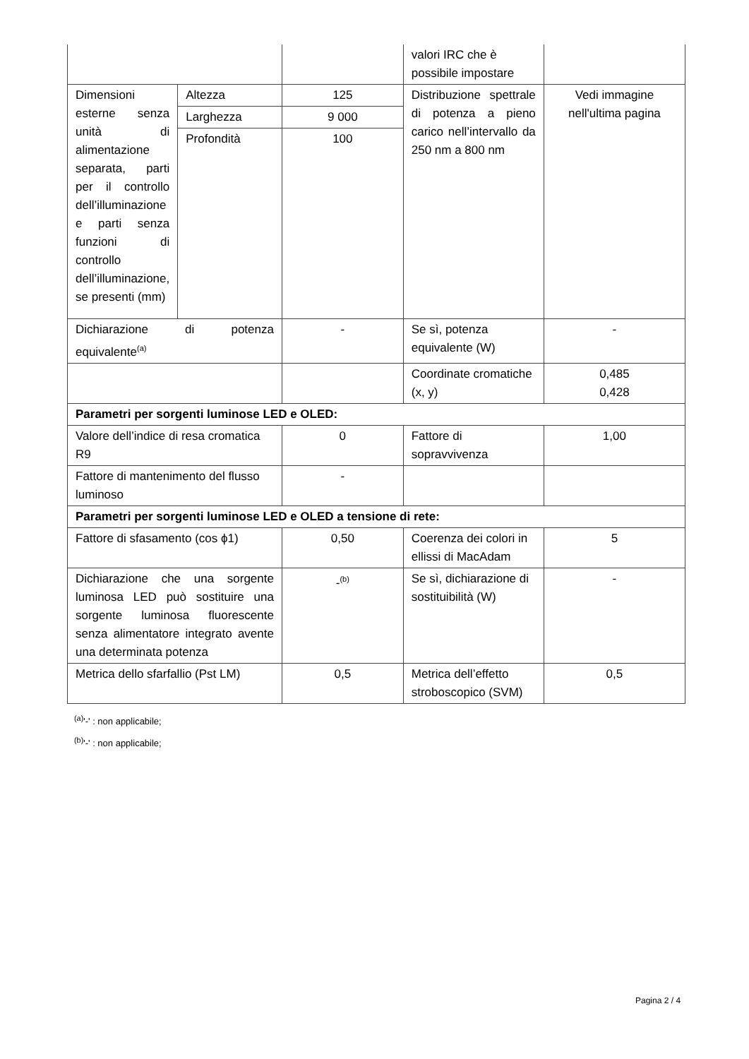| | | | valori IRC che è possibile impostare | |
| Dimensioni esterne senza unità di alimentazione separata, parti per il controllo dell’illuminazione e parti senza funzioni di controllo dell’illuminazione, se presenti (mm) | Altezza | 125 | Distribuzione spettrale di potenza a pieno carico nell’intervallo da 250 nm a 800 nm | Vedi immagine nell'ultima pagina |
| | Larghezza | 9 000 | | |
| | Profondità | 100 | | |
| Dichiarazione di potenza equivalente<sup>(a)</sup> | | - | Se sì, potenza equivalente (W) | - |
| | | | Coordinate cromatiche (x, y) | 0,485 0,428 |
| Parametri per sorgenti luminose LED e OLED: | | | | |
| Valore dell’indice di resa cromatica R9 | | 0 | Fattore di sopravvivenza | 1,00 |
| Fattore di mantenimento del flusso luminoso | | - | | |
| Parametri per sorgenti luminose LED e OLED a tensione di rete: | | | | |
| Fattore di sfasamento (cos ϕ1) | | 0,50 | Coerenza dei colori in ellissi di MacAdam | 5 |
| Dichiarazione che una sorgente luminosa LED può sostituire una sorgente luminosa fluorescente senza alimentatore integrato avente una determinata potenza | | -<sup>(b)</sup> | Se sì, dichiarazione di sostituibilità (W) | - |
| Metrica dello sfarfallio (Pst LM) | | 0,5 | Metrica dell’effetto stroboscopico (SVM) | 0,5 |
<sup>(a)</sup> '-' : non applicabile;
<sup>(b)</sup> '-' : non applicabile;
Pagina 2 / 4